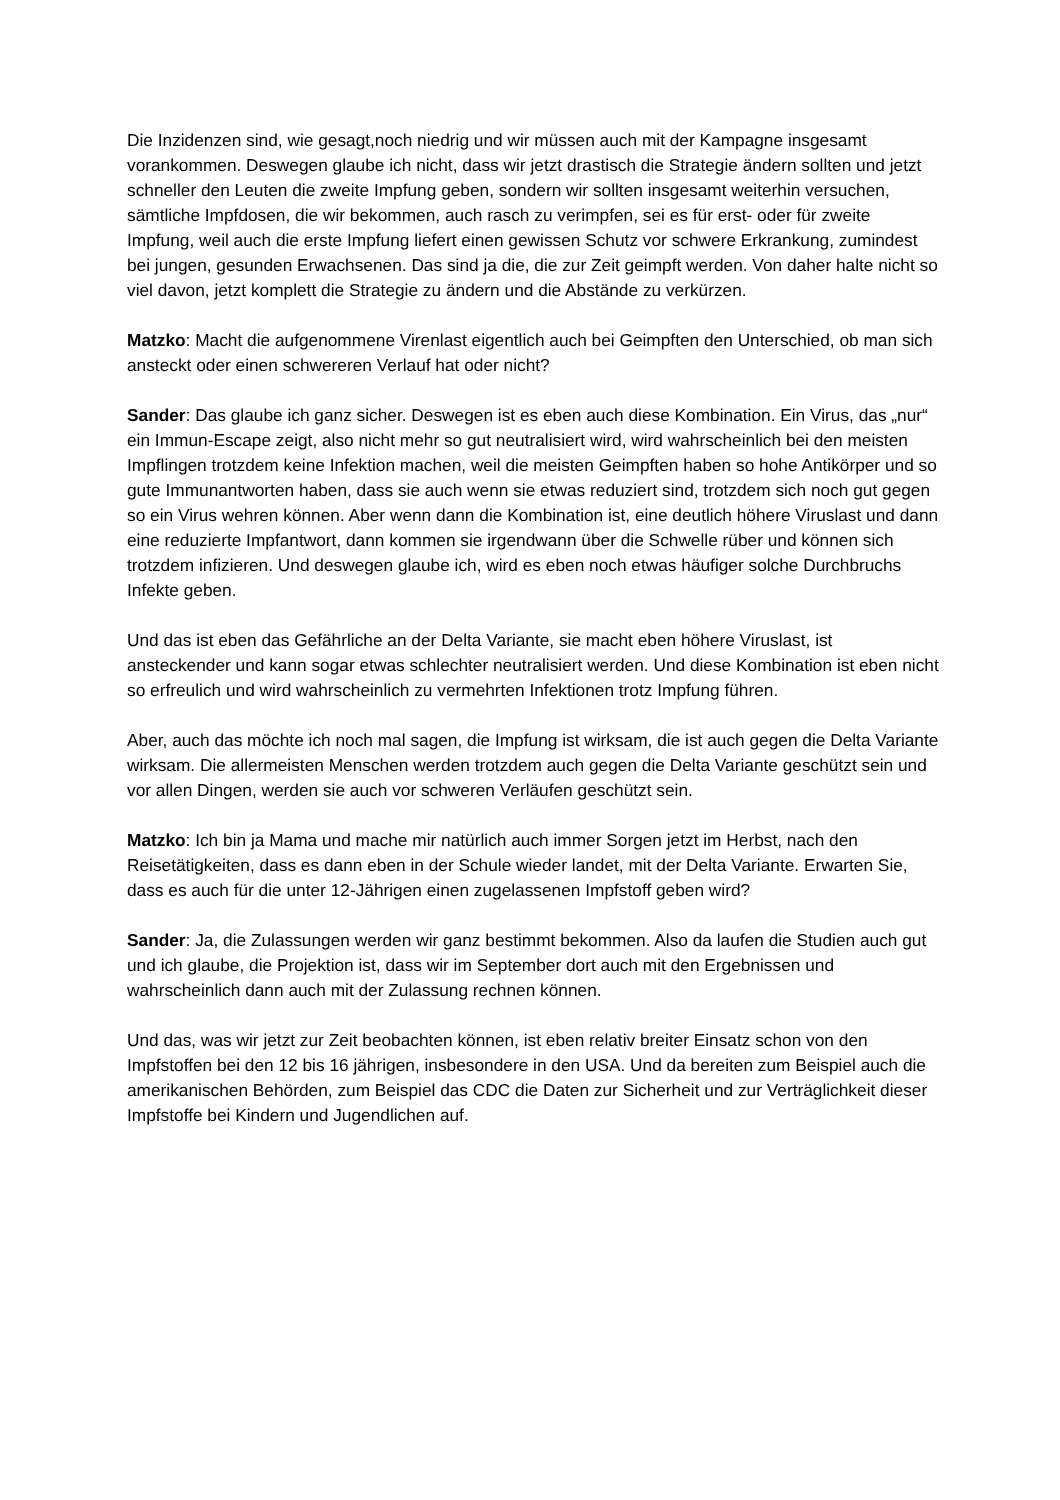Die Inzidenzen sind, wie gesagt,noch niedrig und wir müssen auch mit der Kampagne insgesamt vorankommen. Deswegen glaube ich nicht, dass wir jetzt drastisch die Strategie ändern sollten und jetzt schneller den Leuten die zweite Impfung geben, sondern wir sollten insgesamt weiterhin versuchen, sämtliche Impfdosen, die wir bekommen, auch rasch zu verimpfen, sei es für erst- oder für zweite Impfung, weil auch die erste Impfung liefert einen gewissen Schutz vor schwere Erkrankung, zumindest bei jungen, gesunden Erwachsenen. Das sind ja die, die zur Zeit geimpft werden. Von daher halte nicht so viel davon, jetzt komplett die Strategie zu ändern und die Abstände zu verkürzen.
Matzko: Macht die aufgenommene Virenlast eigentlich auch bei Geimpften den Unterschied, ob man sich ansteckt oder einen schwereren Verlauf hat oder nicht?
Sander: Das glaube ich ganz sicher. Deswegen ist es eben auch diese Kombination. Ein Virus, das „nur“ ein Immun-Escape zeigt, also nicht mehr so gut neutralisiert wird, wird wahrscheinlich bei den meisten Impflingen trotzdem keine Infektion machen, weil die meisten Geimpften haben so hohe Antikörper und so gute Immunantworten haben, dass sie auch wenn sie etwas reduziert sind, trotzdem sich noch gut gegen so ein Virus wehren können. Aber wenn dann die Kombination ist, eine deutlich höhere Viruslast und dann eine reduzierte Impfantwort, dann kommen sie irgendwann über die Schwelle rüber und können sich trotzdem infizieren. Und deswegen glaube ich, wird es eben noch etwas häufiger solche Durchbruchs Infekte geben.
Und das ist eben das Gefährliche an der Delta Variante, sie macht eben höhere Viruslast, ist ansteckender und kann sogar etwas schlechter neutralisiert werden. Und diese Kombination ist eben nicht so erfreulich und wird wahrscheinlich zu vermehrten Infektionen trotz Impfung führen.
Aber, auch das möchte ich noch mal sagen, die Impfung ist wirksam, die ist auch gegen die Delta Variante wirksam. Die allermeisten Menschen werden trotzdem auch gegen die Delta Variante geschützt sein und vor allen Dingen, werden sie auch vor schweren Verläufen geschützt sein.
Matzko: Ich bin ja Mama und mache mir natürlich auch immer Sorgen jetzt im Herbst, nach den Reisetätigkeiten, dass es dann eben in der Schule wieder landet, mit der Delta Variante. Erwarten Sie, dass es auch für die unter 12-Jährigen einen zugelassenen Impfstoff geben wird?
Sander: Ja, die Zulassungen werden wir ganz bestimmt bekommen. Also da laufen die Studien auch gut und ich glaube, die Projektion ist, dass wir im September dort auch mit den Ergebnissen und wahrscheinlich dann auch mit der Zulassung rechnen können.
Und das, was wir jetzt zur Zeit beobachten können, ist eben relativ breiter Einsatz schon von den Impfstoffen bei den 12 bis 16 jährigen, insbesondere in den USA. Und da bereiten zum Beispiel auch die amerikanischen Behörden, zum Beispiel das CDC die Daten zur Sicherheit und zur Verträglichkeit dieser Impfstoffe bei Kindern und Jugendlichen auf.